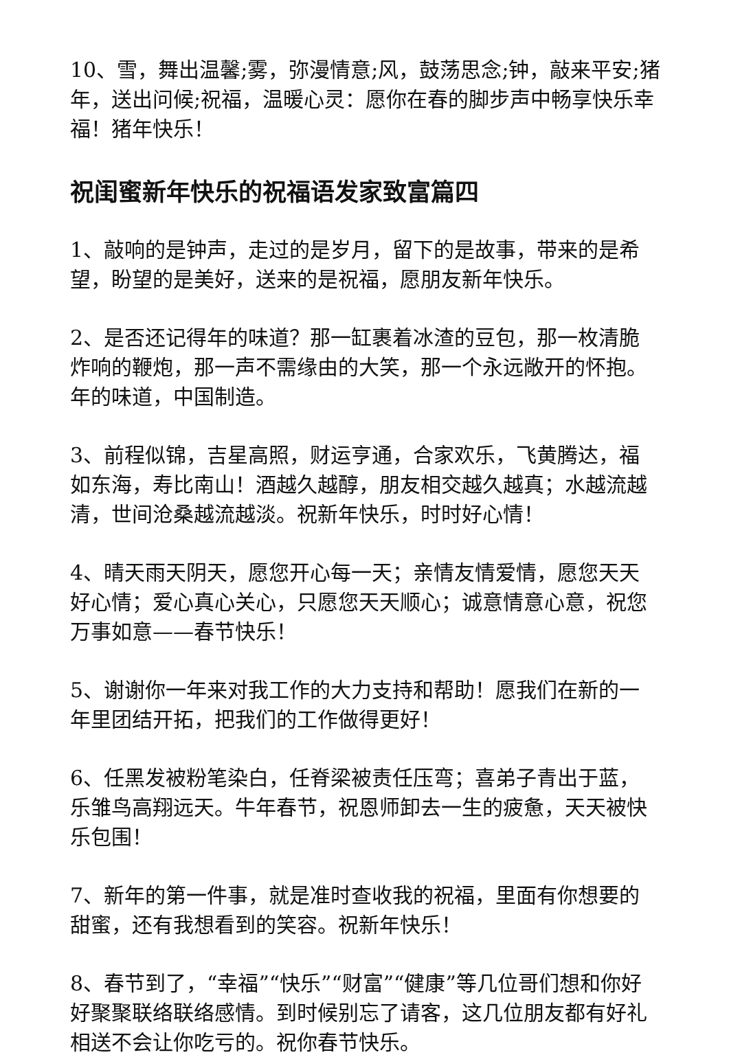10、雪，舞出温馨;雾，弥漫情意;风，鼓荡思念;钟，敲来平安;猪年，送出问候;祝福，温暖心灵：愿你在春的脚步声中畅享快乐幸福！猪年快乐！
祝闺蜜新年快乐的祝福语发家致富篇四
1、敲响的是钟声，走过的是岁月，留下的是故事，带来的是希望，盼望的是美好，送来的是祝福，愿朋友新年快乐。
2、是否还记得年的味道？那一缸裹着冰渣的豆包，那一枚清脆炸响的鞭炮，那一声不需缘由的大笑，那一个永远敞开的怀抱。年的味道，中国制造。
3、前程似锦，吉星高照，财运亨通，合家欢乐，飞黄腾达，福如东海，寿比南山！酒越久越醇，朋友相交越久越真；水越流越清，世间沧桑越流越淡。祝新年快乐，时时好心情！
4、晴天雨天阴天，愿您开心每一天；亲情友情爱情，愿您天天好心情；爱心真心关心，只愿您天天顺心；诚意情意心意，祝您万事如意——春节快乐！
5、谢谢你一年来对我工作的大力支持和帮助！愿我们在新的一年里团结开拓，把我们的工作做得更好！
6、任黑发被粉笔染白，任脊梁被责任压弯；喜弟子青出于蓝，乐雏鸟高翔远天。牛年春节，祝恩师卸去一生的疲惫，天天被快乐包围！
7、新年的第一件事，就是准时查收我的祝福，里面有你想要的甜蜜，还有我想看到的笑容。祝新年快乐！
8、春节到了，“幸福”“快乐”“财富”“健康”等几位哥们想和你好好聚聚联络联络感情。到时候别忘了请客，这几位朋友都有好礼相送不会让你吃亏的。祝你春节快乐。